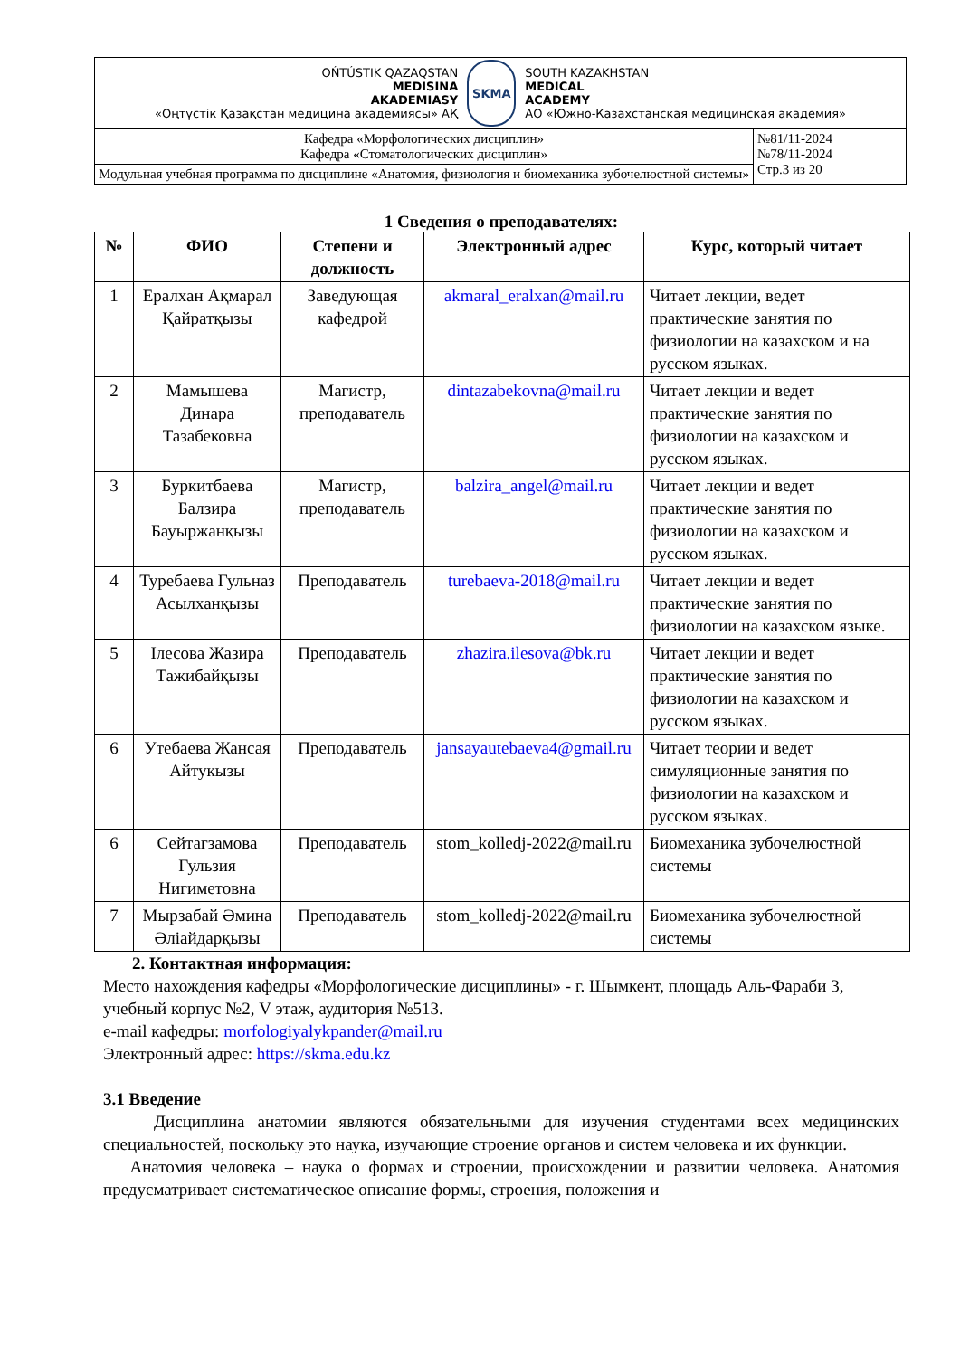| OŃTÚSTIK QAZAQSTAN MEDISINA AKADEMIASY «Оңтүстік Қазақстан медицина академиясы» АҚ SKMA SOUTH KAZAKHSTAN MEDICAL ACADEMY АО «Южно-Казахстанская медицинская академия» | |
| Кафедра «Морфологических дисциплин» Кафедра «Стоматологических дисциплин» | №81/11-2024 №78/11-2024 Стр.3 из 20 |
| Модульная учебная программа по дисциплине «Анатомия, физиология и биомеханика зубочелюстной системы» | |
1 Сведения о преподавателях:
| № | ФИО | Степени и должность | Электронный адрес | Курс, который читает |
| --- | --- | --- | --- | --- |
| 1 | Ералхан Ақмарал Қайратқызы | Заведующая кафедрой | akmaral_eralxan@mail.ru | Читает лекции, ведет практические занятия по физиологии на казахском и на русском языках. |
| 2 | Мамышева Динара Тазабековна | Магистр, преподаватель | dintazabekovna@mail.ru | Читает лекции и ведет практические занятия по физиологии на казахском и русском языках. |
| 3 | Буркитбаева Балзира Бауыржанқызы | Магистр, преподаватель | balzira_angel@mail.ru | Читает лекции и ведет практические занятия по физиологии на казахском и русском языках. |
| 4 | Туребаева Гульназ Асылханқызы | Преподаватель | turebaeva-2018@mail.ru | Читает лекции и ведет практические занятия по физиологии на казахском языке. |
| 5 | Ілесова Жазира Тажибайқызы | Преподаватель | zhazira.ilesova@bk.ru | Читает лекции и ведет практические занятия по физиологии на казахском и русском языках. |
| 6 | Утебаева Жансая Айтукызы | Преподаватель | jansayautebaeva4@gmail.ru | Читает теории и ведет симуляционные занятия по физиологии на казахском и русском языках. |
| 6 | Сейтагзамова Гульзия Нигиметовна | Преподаватель | stom_kolledj-2022@mail.ru | Биомеханика зубочелюстной системы |
| 7 | Мырзабай Әмина Әліайдарқызы | Преподаватель | stom_kolledj-2022@mail.ru | Биомеханика зубочелюстной системы |
2. Контактная информация:
Место нахождения кафедры «Морфологические дисциплины» - г. Шымкент, площадь Аль-Фараби 3, учебный корпус №2, V этаж, аудитория №513.
e-mail кафедры: morfologiyalykpander@mail.ru
Электронный адрес: https://skma.edu.kz
3.1 Введение
Дисциплина анатомии являются обязательными для изучения студентами всех медицинских специальностей, поскольку это наука, изучающие строение органов и систем человека и их функции.
Анатомия человека – наука о формах и строении, происхождении и развитии человека. Анатомия предусматривает систематическое описание формы, строения, положения и